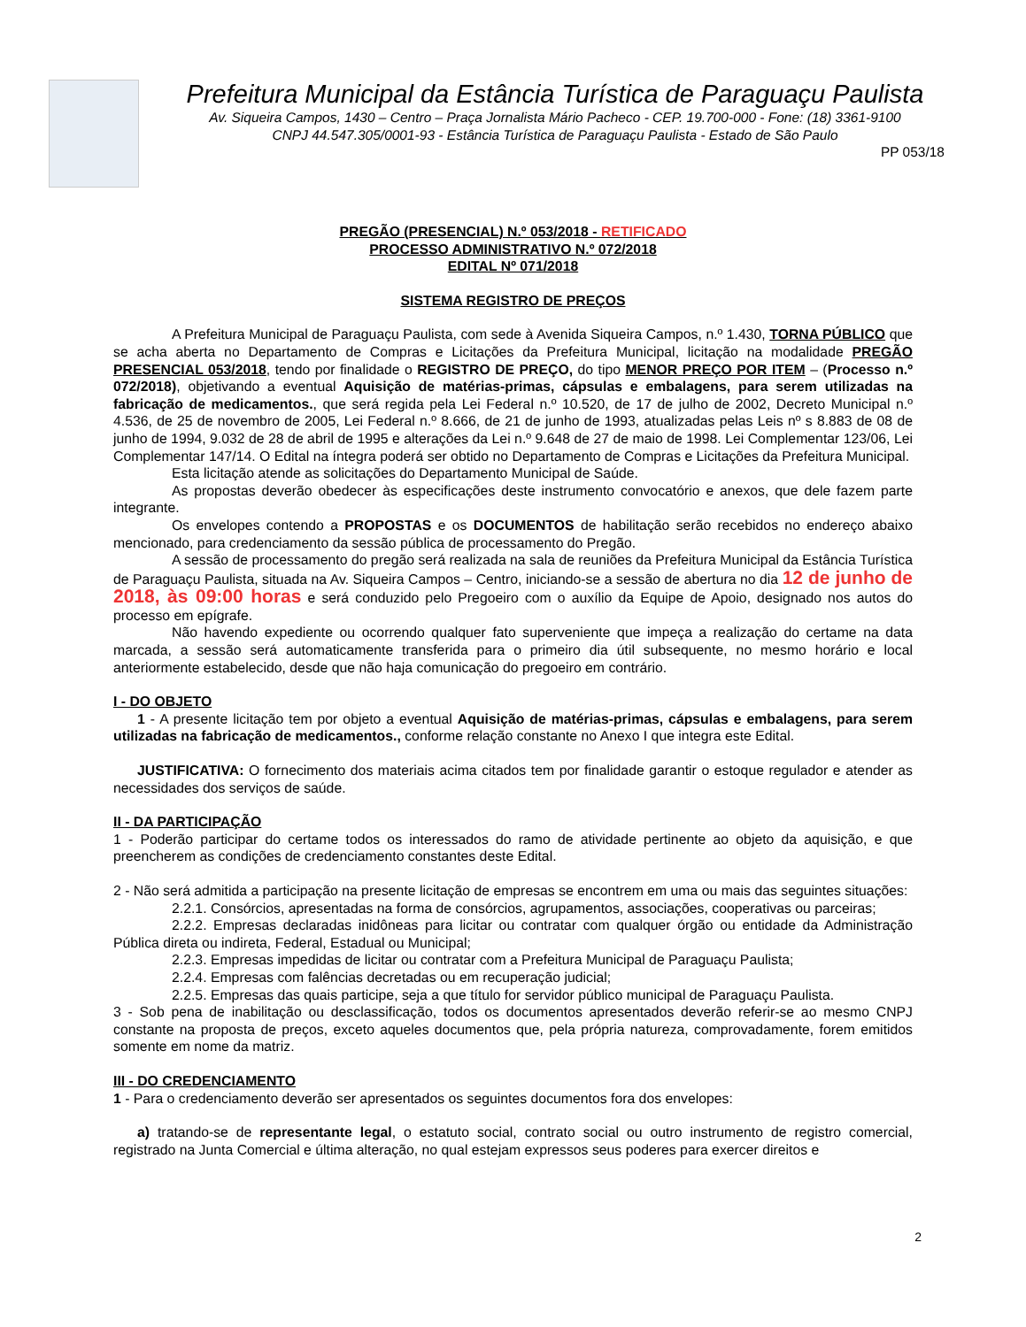Prefeitura Municipal da Estância Turística de Paraguaçu Paulista
Av. Siqueira Campos, 1430 – Centro – Praça Jornalista Mário Pacheco - CEP. 19.700-000 - Fone: (18) 3361-9100
CNPJ 44.547.305/0001-93 - Estância Turística de Paraguaçu Paulista - Estado de São Paulo
PP 053/18
PREGÃO (PRESENCIAL) N.º 053/2018 - RETIFICADO
PROCESSO ADMINISTRATIVO N.º 072/2018
EDITAL Nº 071/2018
SISTEMA REGISTRO DE PREÇOS
A Prefeitura Municipal de Paraguaçu Paulista, com sede à Avenida Siqueira Campos, n.º 1.430, TORNA PÚBLICO que se acha aberta no Departamento de Compras e Licitações da Prefeitura Municipal, licitação na modalidade PREGÃO PRESENCIAL 053/2018, tendo por finalidade o REGISTRO DE PREÇO, do tipo MENOR PREÇO POR ITEM – (Processo n.º 072/2018), objetivando a eventual Aquisição de matérias-primas, cápsulas e embalagens, para serem utilizadas na fabricação de medicamentos., que será regida pela Lei Federal n.º 10.520, de 17 de julho de 2002, Decreto Municipal n.º 4.536, de 25 de novembro de 2005, Lei Federal n.º 8.666, de 21 de junho de 1993, atualizadas pelas Leis nº s 8.883 de 08 de junho de 1994, 9.032 de 28 de abril de 1995 e alterações da Lei n.º 9.648 de 27 de maio de 1998. Lei Complementar 123/06, Lei Complementar 147/14. O Edital na íntegra poderá ser obtido no Departamento de Compras e Licitações da Prefeitura Municipal.
Esta licitação atende as solicitações do Departamento Municipal de Saúde.
As propostas deverão obedecer às especificações deste instrumento convocatório e anexos, que dele fazem parte integrante.
Os envelopes contendo a PROPOSTAS e os DOCUMENTOS de habilitação serão recebidos no endereço abaixo mencionado, para credenciamento da sessão pública de processamento do Pregão.
A sessão de processamento do pregão será realizada na sala de reuniões da Prefeitura Municipal da Estância Turística de Paraguaçu Paulista, situada na Av. Siqueira Campos – Centro, iniciando-se a sessão de abertura no dia 12 de junho de 2018, às 09:00 horas e será conduzido pelo Pregoeiro com o auxílio da Equipe de Apoio, designado nos autos do processo em epígrafe.
Não havendo expediente ou ocorrendo qualquer fato superveniente que impeça a realização do certame na data marcada, a sessão será automaticamente transferida para o primeiro dia útil subsequente, no mesmo horário e local anteriormente estabelecido, desde que não haja comunicação do pregoeiro em contrário.
I - DO OBJETO
1 - A presente licitação tem por objeto a eventual Aquisição de matérias-primas, cápsulas e embalagens, para serem utilizadas na fabricação de medicamentos., conforme relação constante no Anexo I que integra este Edital.
JUSTIFICATIVA: O fornecimento dos materiais acima citados tem por finalidade garantir o estoque regulador e atender as necessidades dos serviços de saúde.
II - DA PARTICIPAÇÃO
1 - Poderão participar do certame todos os interessados do ramo de atividade pertinente ao objeto da aquisição, e que preencherem as condições de credenciamento constantes deste Edital.
2 - Não será admitida a participação na presente licitação de empresas se encontrem em uma ou mais das seguintes situações:
2.2.1. Consórcios, apresentadas na forma de consórcios, agrupamentos, associações, cooperativas ou parceiras;
2.2.2. Empresas declaradas inidôneas para licitar ou contratar com qualquer órgão ou entidade da Administração Pública direta ou indireta, Federal, Estadual ou Municipal;
2.2.3. Empresas impedidas de licitar ou contratar com a Prefeitura Municipal de Paraguaçu Paulista;
2.2.4. Empresas com falências decretadas ou em recuperação judicial;
2.2.5. Empresas das quais participe, seja a que título for servidor público municipal de Paraguaçu Paulista.
3 - Sob pena de inabilitação ou desclassificação, todos os documentos apresentados deverão referir-se ao mesmo CNPJ constante na proposta de preços, exceto aqueles documentos que, pela própria natureza, comprovadamente, forem emitidos somente em nome da matriz.
III - DO CREDENCIAMENTO
1 - Para o credenciamento deverão ser apresentados os seguintes documentos fora dos envelopes:
a) tratando-se de representante legal, o estatuto social, contrato social ou outro instrumento de registro comercial, registrado na Junta Comercial e última alteração, no qual estejam expressos seus poderes para exercer direitos e
2